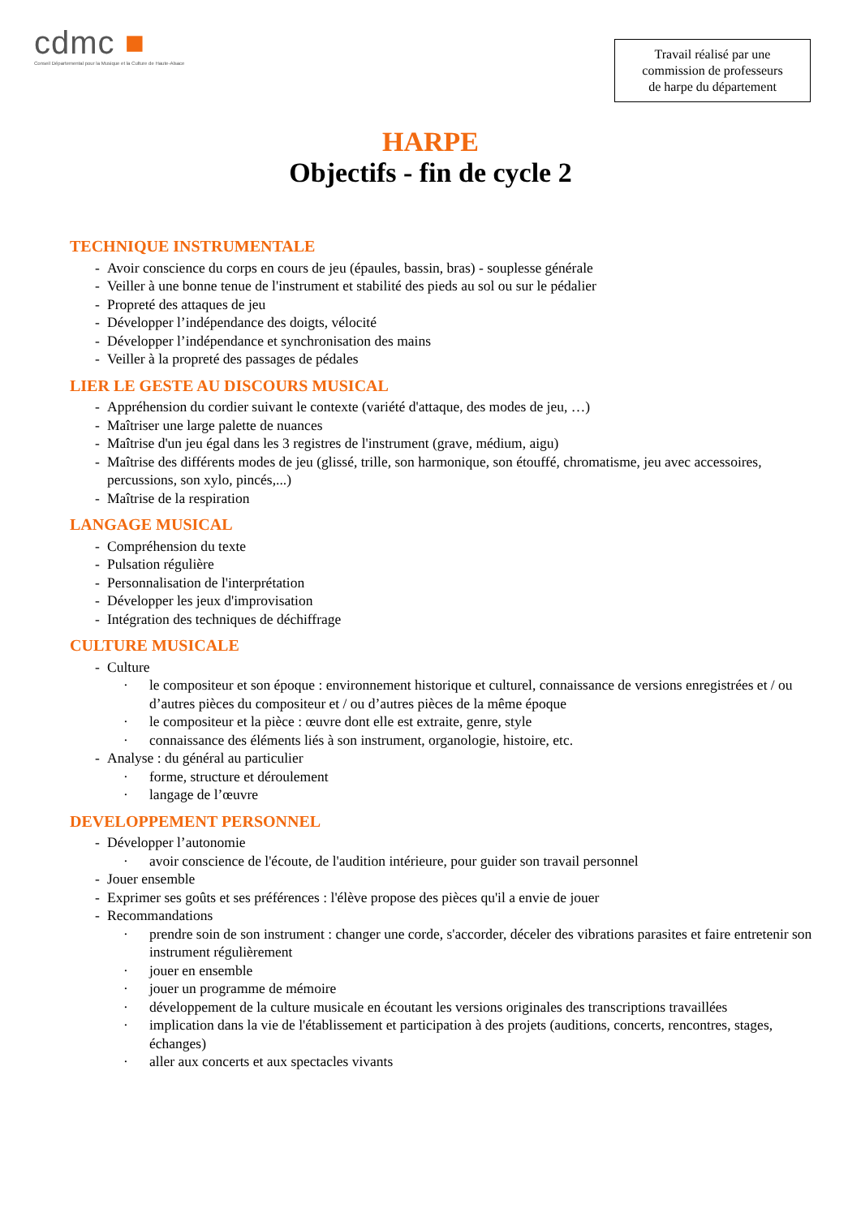cdmc ■
Conseil Départemental pour la Musique et la Culture de Haute-Alsace
Travail réalisé par une
commission de professeurs
de harpe du département
HARPE
Objectifs - fin de cycle 2
TECHNIQUE INSTRUMENTALE
- Avoir conscience du corps en cours de jeu (épaules, bassin, bras) - souplesse générale
- Veiller à une bonne tenue de l'instrument et stabilité des pieds au sol ou sur le pédalier
- Propreté des attaques de jeu
- Développer l’indépendance des doigts, vélocité
- Développer l’indépendance et synchronisation des mains
- Veiller à la propreté des passages de pédales
LIER LE GESTE AU DISCOURS MUSICAL
- Appréhension du cordier suivant le contexte (variété d'attaque, des modes de jeu, …)
- Maîtriser une large palette de nuances
- Maîtrise d'un jeu égal dans les 3 registres de l'instrument (grave, médium, aigu)
- Maîtrise des différents modes de jeu (glissé, trille, son harmonique, son étouffé, chromatisme, jeu avec accessoires, percussions, son xylo, pincés,...)
- Maîtrise de la respiration
LANGAGE MUSICAL
- Compréhension du texte
- Pulsation régulière
- Personnalisation de l'interprétation
- Développer les jeux d'improvisation
- Intégration des techniques de déchiffrage
CULTURE MUSICALE
- Culture
· le compositeur et son époque : environnement historique et culturel, connaissance de versions enregistrées et / ou d’autres pièces du compositeur et / ou d’autres pièces de la même époque
· le compositeur et la pièce : œuvre dont elle est extraite, genre, style
· connaissance des éléments liés à son instrument, organologie, histoire, etc.
- Analyse : du général au particulier
· forme, structure et déroulement
· langage de l’œuvre
DEVELOPPEMENT PERSONNEL
- Développer l’autonomie
· avoir conscience de l'écoute, de l'audition intérieure, pour guider son travail personnel
- Jouer ensemble
- Exprimer ses goûts et ses préférences : l'élève propose des pièces qu'il a envie de jouer
- Recommandations
· prendre soin de son instrument : changer une corde, s'accorder, déceler des vibrations parasites et faire entretenir son instrument régulièrement
· jouer en ensemble
· jouer un programme de mémoire
· développement de la culture musicale en écoutant les versions originales des transcriptions travaillées
· implication dans la vie de l'établissement et participation à des projets (auditions, concerts, rencontres, stages, échanges)
· aller aux concerts et aux spectacles vivants